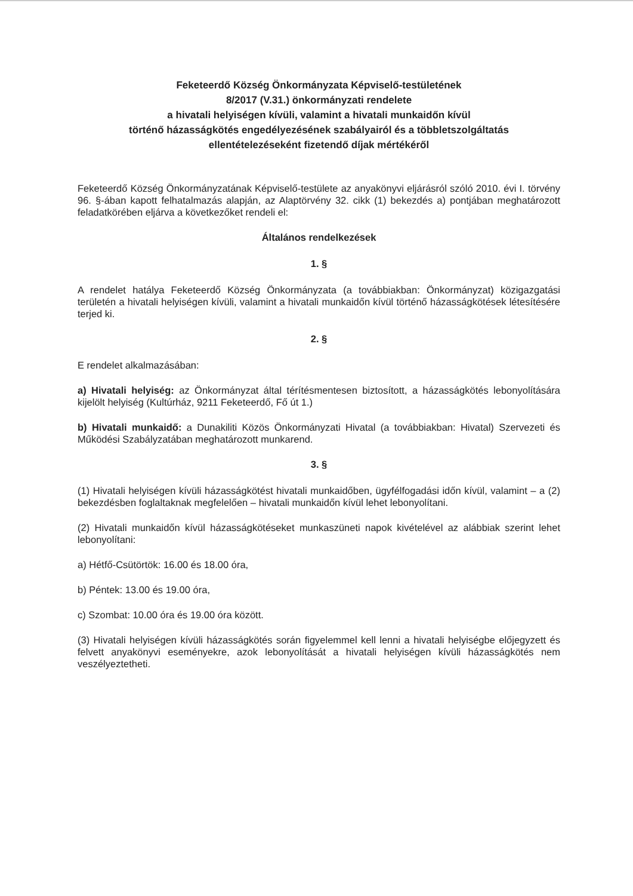Feketeerdő Község Önkormányzata Képviselő-testületének
8/2017 (V.31.) önkormányzati rendelete
a hivatali helyiségen kívüli, valamint a hivatali munkaidőn kívül
történő házasságkötés engedélyezésének szabályairól és a többletszolgáltatás
ellentételezéseként fizetendő díjak mértékéről
Feketeerdő Község Önkormányzatának Képviselő-testülete az anyakönyvi eljárásról szóló 2010. évi I. törvény 96. §-ában kapott felhatalmazás alapján, az Alaptörvény 32. cikk (1) bekezdés a) pontjában meghatározott feladatkörében eljárva a következőket rendeli el:
Általános rendelkezések
1. §
A rendelet hatálya Feketeerdő Község Önkormányzata (a továbbiakban: Önkormányzat) közigazgatási területén a hivatali helyiségen kívüli, valamint a hivatali munkaidőn kívül történő házasságkötések létesítésére terjed ki.
2. §
E rendelet alkalmazásában:
a) Hivatali helyiség: az Önkormányzat által térítésmentesen biztosított, a házasságkötés lebonyolítására kijelölt helyiség (Kultúrház, 9211 Feketeerdő, Fő út 1.)
b) Hivatali munkaidő: a Dunakiliti Közös Önkormányzati Hivatal (a továbbiakban: Hivatal) Szervezeti és Működési Szabályzatában meghatározott munkarend.
3. §
(1) Hivatali helyiségen kívüli házasságkötést hivatali munkaidőben, ügyfélfogadási időn kívül, valamint – a (2) bekezdésben foglaltaknak megfelelően – hivatali munkaidőn kívül lehet lebonyolítani.
(2) Hivatali munkaidőn kívül házasságkötéseket munkaszüneti napok kivételével az alábbiak szerint lehet lebonyolítani:
a) Hétfő-Csütörtök: 16.00 és 18.00 óra,
b) Péntek: 13.00 és 19.00 óra,
c) Szombat: 10.00 óra és 19.00 óra között.
(3) Hivatali helyiségen kívüli házasságkötés során figyelemmel kell lenni a hivatali helyiségbe előjegyzett és felvett anyakönyvi eseményekre, azok lebonyolítását a hivatali helyiségen kívüli házasságkötés nem veszélyeztetheti.